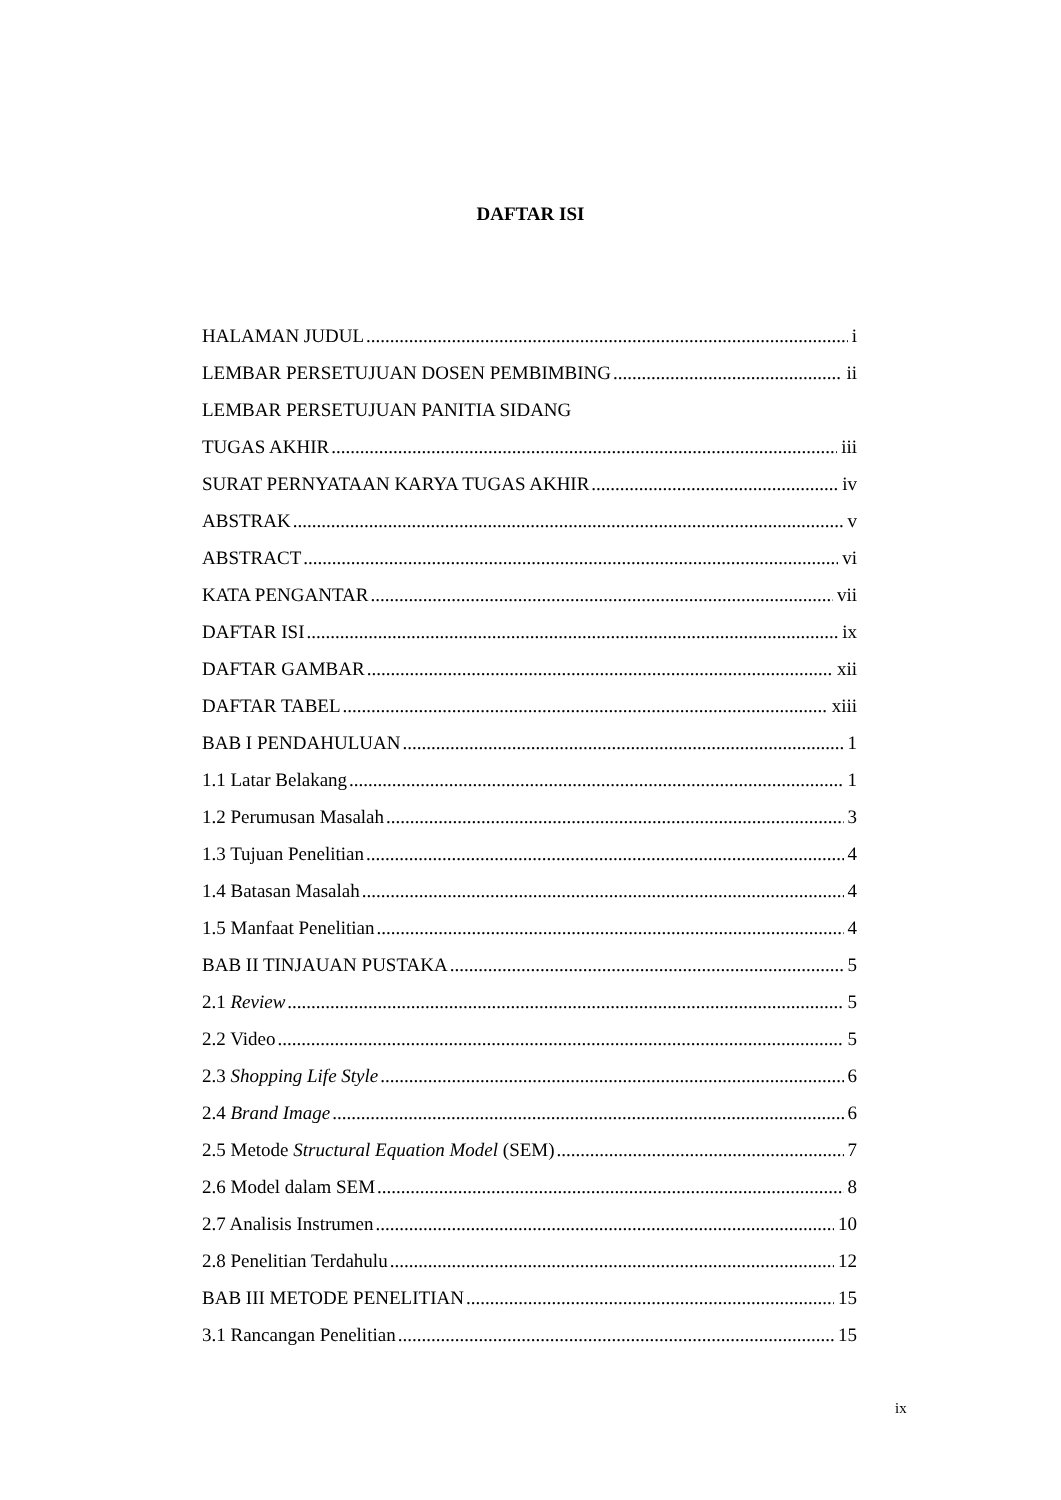DAFTAR ISI
HALAMAN JUDUL i
LEMBAR PERSETUJUAN DOSEN PEMBIMBING ii
LEMBAR PERSETUJUAN PANITIA SIDANG
TUGAS AKHIR iii
SURAT PERNYATAAN KARYA TUGAS AKHIR iv
ABSTRAK v
ABSTRACT vi
KATA PENGANTAR vii
DAFTAR ISI ix
DAFTAR GAMBAR xii
DAFTAR TABEL xiii
BAB I PENDAHULUAN 1
1.1 Latar Belakang 1
1.2 Perumusan Masalah 3
1.3 Tujuan Penelitian 4
1.4 Batasan Masalah 4
1.5 Manfaat Penelitian 4
BAB II TINJAUAN PUSTAKA 5
2.1 Review 5
2.2 Video 5
2.3 Shopping Life Style 6
2.4 Brand Image 6
2.5 Metode Structural Equation Model (SEM) 7
2.6 Model dalam SEM 8
2.7 Analisis Instrumen 10
2.8 Penelitian Terdahulu 12
BAB III METODE PENELITIAN 15
3.1 Rancangan Penelitian 15
ix